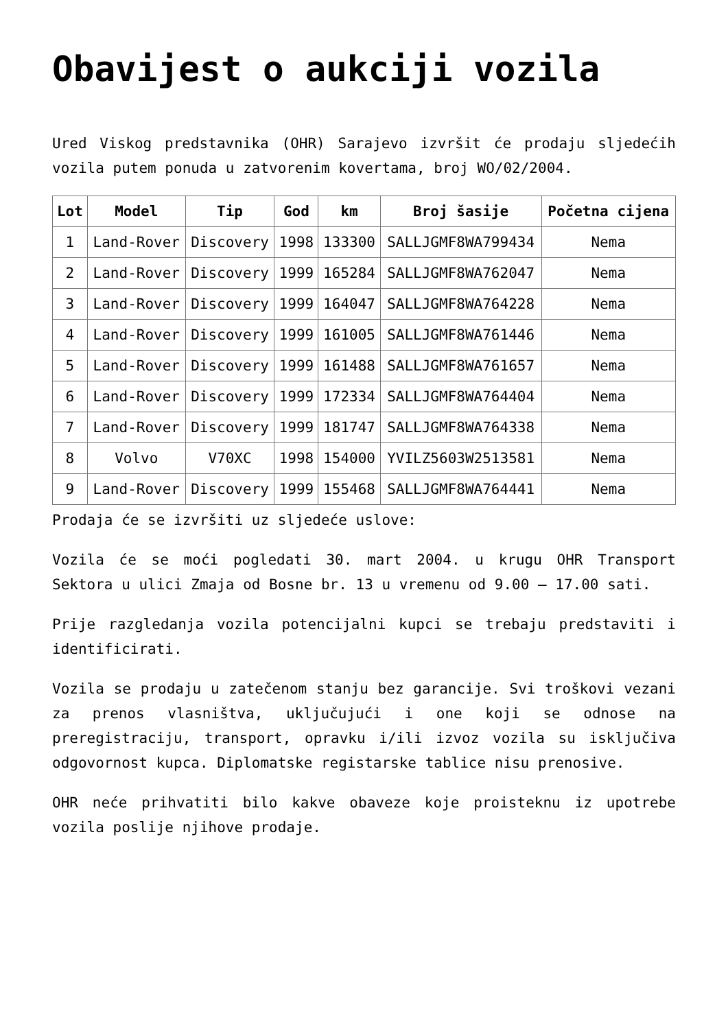Obavijest o aukciji vozila
Ured Viskog predstavnika (OHR) Sarajevo izvršit će prodaju sljedećih vozila putem ponuda u zatvorenim kovertama, broj WO/02/2004.
| Lot | Model | Tip | God | km | Broj šasije | Početna cijena |
| --- | --- | --- | --- | --- | --- | --- |
| 1 | Land-Rover | Discovery | 1998 | 133300 | SALLJGMF8WA799434 | Nema |
| 2 | Land-Rover | Discovery | 1999 | 165284 | SALLJGMF8WA762047 | Nema |
| 3 | Land-Rover | Discovery | 1999 | 164047 | SALLJGMF8WA764228 | Nema |
| 4 | Land-Rover | Discovery | 1999 | 161005 | SALLJGMF8WA761446 | Nema |
| 5 | Land-Rover | Discovery | 1999 | 161488 | SALLJGMF8WA761657 | Nema |
| 6 | Land-Rover | Discovery | 1999 | 172334 | SALLJGMF8WA764404 | Nema |
| 7 | Land-Rover | Discovery | 1999 | 181747 | SALLJGMF8WA764338 | Nema |
| 8 | Volvo | V70XC | 1998 | 154000 | YVILZ5603W2513581 | Nema |
| 9 | Land-Rover | Discovery | 1999 | 155468 | SALLJGMF8WA764441 | Nema |
Prodaja će se izvršiti uz sljedeće uslove:
Vozila će se moći pogledati 30. mart 2004. u krugu OHR Transport Sektora u ulici Zmaja od Bosne br. 13 u vremenu od 9.00 – 17.00 sati.
Prije razgledanja vozila potencijalni kupci se trebaju predstaviti i identificirati.
Vozila se prodaju u zatečenom stanju bez garancije. Svi troškovi vezani za prenos vlasništva, uključujući i one koji se odnose na preregistraciju, transport, opravku i/ili izvoz vozila su isključiva odgovornost kupca. Diplomatske registarske tablice nisu prenosive.
OHR neće prihvatiti bilo kakve obaveze koje proisteknu iz upotrebe vozila poslije njihove prodaje.